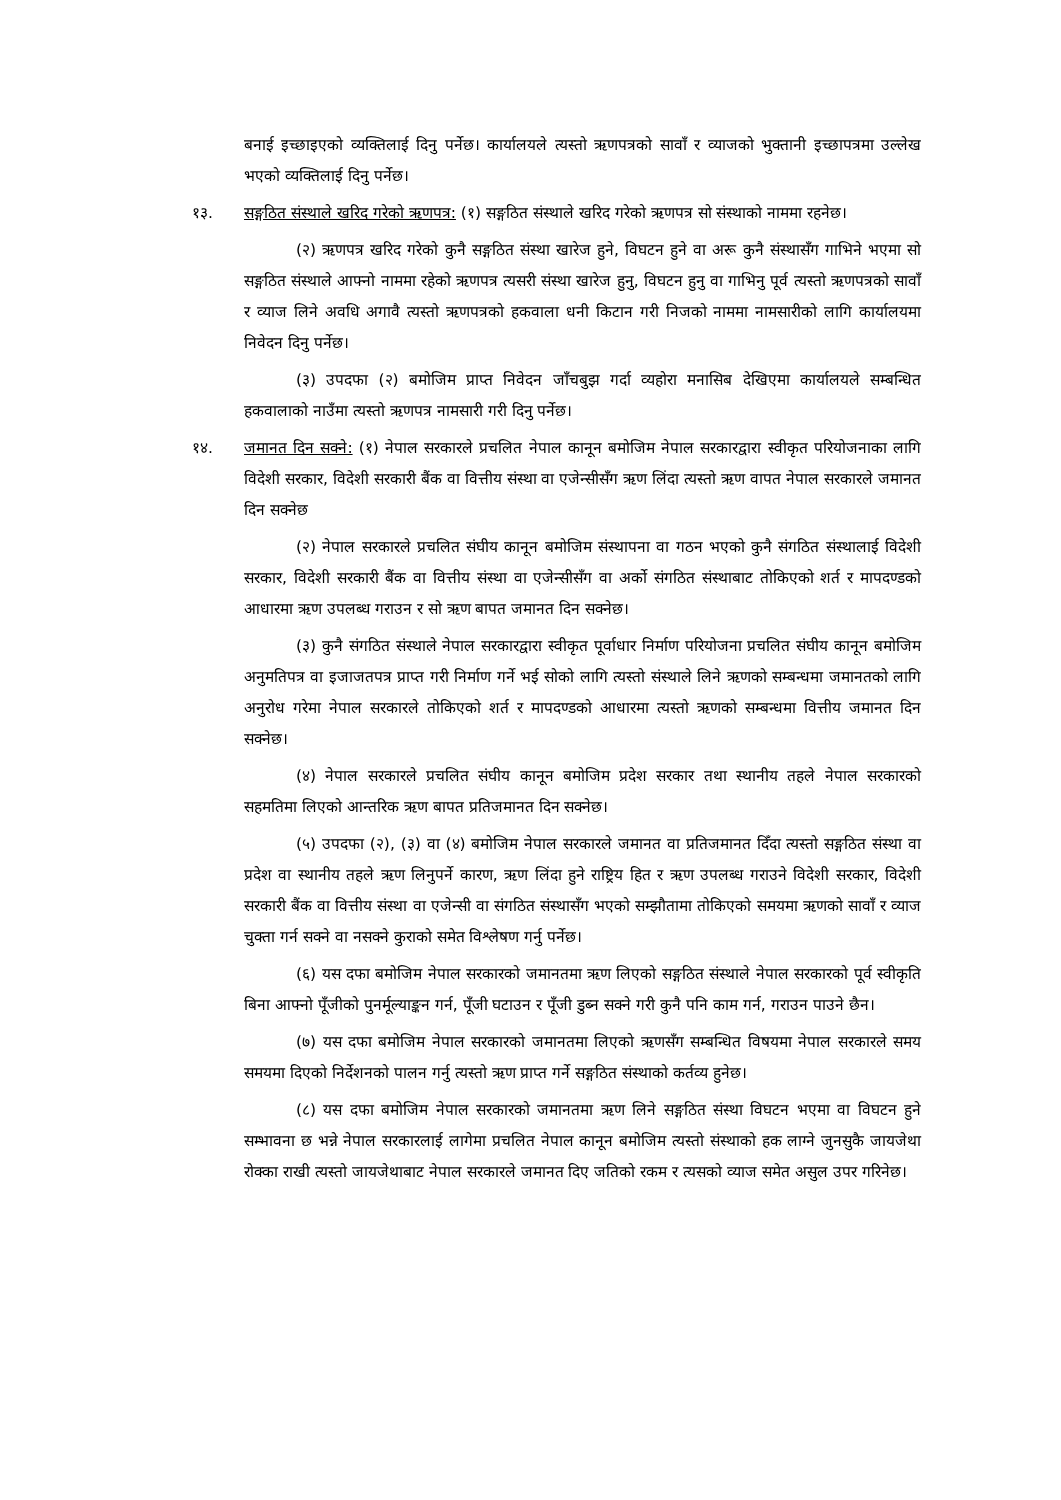बनाई इच्छाइएको व्यक्तिलाई दिनु पर्नेछ। कार्यालयले त्यस्तो ऋणपत्रको सावाँ र व्याजको भुक्तानी इच्छापत्रमा उल्लेख भएको व्यक्तिलाई दिनु पर्नेछ।
१३. सङ्गठित संस्थाले खरिद गरेको ऋणपत्र: (१) सङ्गठित संस्थाले खरिद गरेको ऋणपत्र सो संस्थाको नाममा रहनेछ।
(२) ऋणपत्र खरिद गरेको कुनै सङ्गठित संस्था खारेज हुने, विघटन हुने वा अरू कुनै संस्थासँग गाभिने भएमा सो सङ्गठित संस्थाले आफ्नो नाममा रहेको ऋणपत्र त्यसरी संस्था खारेज हुनु, विघटन हुनु वा गाभिनु पूर्व त्यस्तो ऋणपत्रको सावाँ र व्याज लिने अवधि अगावै त्यस्तो ऋणपत्रको हकवाला धनी किटान गरी निजको नाममा नामसारीको लागि कार्यालयमा निवेदन दिनु पर्नेछ।
(३) उपदफा (२) बमोजिम प्राप्त निवेदन जाँचबुझ गर्दा व्यहोरा मनासिब देखिएमा कार्यालयले सम्बन्धित हकवालाको नाउँमा त्यस्तो ऋणपत्र नामसारी गरी दिनु पर्नेछ।
१४. जमानत दिन सक्ने: (१) नेपाल सरकारले प्रचलित नेपाल कानून बमोजिम नेपाल सरकारद्वारा स्वीकृत परियोजनाका लागि विदेशी सरकार, विदेशी सरकारी बैंक वा वित्तीय संस्था वा एजेन्सीसँग ऋण लिंदा त्यस्तो ऋण वापत नेपाल सरकारले जमानत दिन सक्नेछ
(२) नेपाल सरकारले प्रचलित संघीय कानून बमोजिम संस्थापना वा गठन भएको कुनै संगठित संस्थालाई विदेशी सरकार, विदेशी सरकारी बैंक वा वित्तीय संस्था वा एजेन्सीसँग वा अर्को संगठित संस्थाबाट तोकिएको शर्त र मापदण्डको आधारमा ऋण उपलब्ध गराउन र सो ऋण बापत जमानत दिन सक्नेछ।
(३) कुनै संगठित संस्थाले नेपाल सरकारद्वारा स्वीकृत पूर्वाधार निर्माण परियोजना प्रचलित संघीय कानून बमोजिम अनुमतिपत्र वा इजाजतपत्र प्राप्त गरी निर्माण गर्ने भई सोको लागि त्यस्तो संस्थाले लिने ऋणको सम्बन्धमा जमानतको लागि अनुरोध गरेमा नेपाल सरकारले तोकिएको शर्त र मापदण्डको आधारमा त्यस्तो ऋणको सम्बन्धमा वित्तीय जमानत दिन सक्नेछ।
(४) नेपाल सरकारले प्रचलित संघीय कानून बमोजिम प्रदेश सरकार तथा स्थानीय तहले नेपाल सरकारको सहमतिमा लिएको आन्तरिक ऋण बापत प्रतिजमानत दिन सक्नेछ।
(५) उपदफा (२), (३) वा (४) बमोजिम नेपाल सरकारले जमानत वा प्रतिजमानत दिँदा त्यस्तो सङ्गठित संस्था वा प्रदेश वा स्थानीय तहले ऋण लिनुपर्ने कारण, ऋण लिंदा हुने राष्ट्रिय हित र ऋण उपलब्ध गराउने विदेशी सरकार, विदेशी सरकारी बैंक वा वित्तीय संस्था वा एजेन्सी वा संगठित संस्थासँग भएको सम्झौतामा तोकिएको समयमा ऋणको सावाँ र व्याज चुक्ता गर्न सक्ने वा नसक्ने कुराको समेत विश्लेषण गर्नु पर्नेछ।
(६) यस दफा बमोजिम नेपाल सरकारको जमानतमा ऋण लिएको सङ्गठित संस्थाले नेपाल सरकारको पूर्व स्वीकृति बिना आफ्नो पूँजीको पुनर्मूल्याङ्कन गर्न, पूँजी घटाउन र पूँजी डुब्न सक्ने गरी कुनै पनि काम गर्न, गराउन पाउने छैन।
(७) यस दफा बमोजिम नेपाल सरकारको जमानतमा लिएको ऋणसँग सम्बन्धित विषयमा नेपाल सरकारले समय समयमा दिएको निर्देशनको पालन गर्नु त्यस्तो ऋण प्राप्त गर्ने सङ्गठित संस्थाको कर्तव्य हुनेछ।
(८) यस दफा बमोजिम नेपाल सरकारको जमानतमा ऋण लिने सङ्गठित संस्था विघटन भएमा वा विघटन हुने सम्भावना छ भन्ने नेपाल सरकारलाई लागेमा प्रचलित नेपाल कानून बमोजिम त्यस्तो संस्थाको हक लाग्ने जुनसुकै जायजेथा रोक्का राखी त्यस्तो जायजेथाबाट नेपाल सरकारले जमानत दिए जतिको रकम र त्यसको व्याज समेत असुल उपर गरिनेछ।